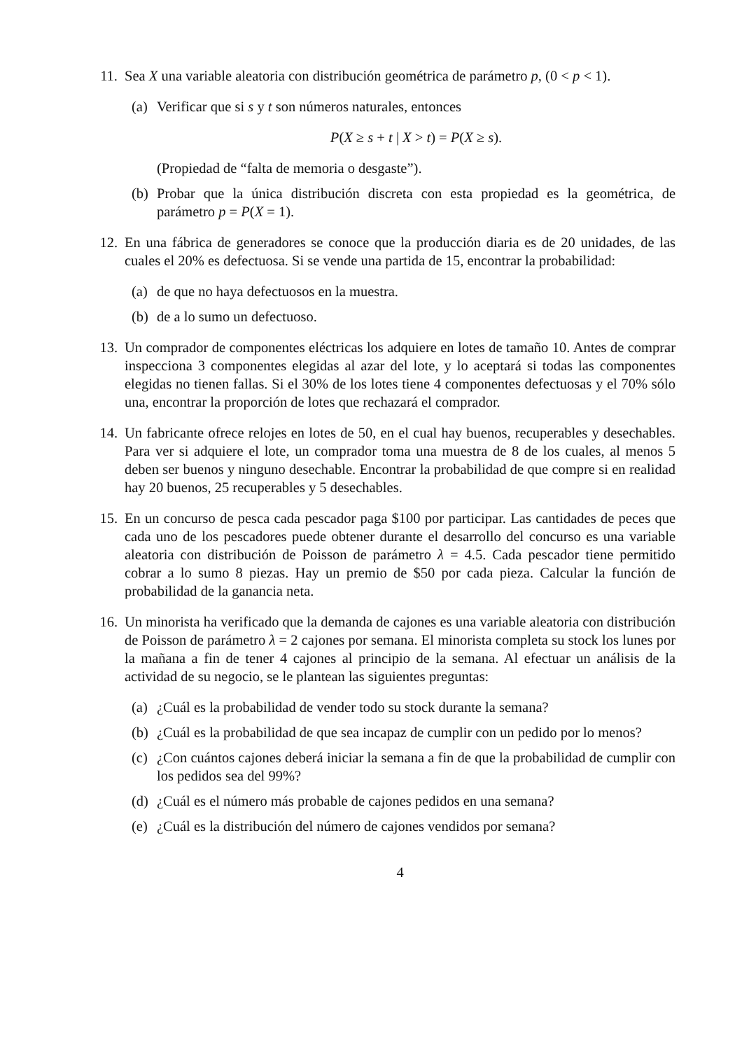11.
Sea X una variable aleatoria con distribución geométrica de parámetro p, (0 < p < 1).
(a)
Verificar que si s y t son números naturales, entonces
P(X ≥ s + t | X > t) = P(X ≥ s).
(Propiedad de “falta de memoria o desgaste”).
(b)
Probar que la única distribución discreta con esta propiedad es la geométrica, de parámetro p = P(X = 1).
12.
En una fábrica de generadores se conoce que la producción diaria es de 20 unidades, de las cuales el 20% es defectuosa. Si se vende una partida de 15, encontrar la probabilidad:
(a)
de que no haya defectuosos en la muestra.
(b)
de a lo sumo un defectuoso.
13.
Un comprador de componentes eléctricas los adquiere en lotes de tamaño 10. Antes de comprar inspecciona 3 componentes elegidas al azar del lote, y lo aceptará si todas las componentes elegidas no tienen fallas. Si el 30% de los lotes tiene 4 componentes defectuosas y el 70% sólo una, encontrar la proporción de lotes que rechazará el comprador.
14.
Un fabricante ofrece relojes en lotes de 50, en el cual hay buenos, recuperables y desechables. Para ver si adquiere el lote, un comprador toma una muestra de 8 de los cuales, al menos 5 deben ser buenos y ninguno desechable. Encontrar la probabilidad de que compre si en realidad hay 20 buenos, 25 recuperables y 5 desechables.
15.
En un concurso de pesca cada pescador paga $100 por participar. Las cantidades de peces que cada uno de los pescadores puede obtener durante el desarrollo del concurso es una variable aleatoria con distribución de Poisson de parámetro λ = 4.5. Cada pescador tiene permitido cobrar a lo sumo 8 piezas. Hay un premio de $50 por cada pieza. Calcular la función de probabilidad de la ganancia neta.
16.
Un minorista ha verificado que la demanda de cajones es una variable aleatoria con distribución de Poisson de parámetro λ = 2 cajones por semana. El minorista completa su stock los lunes por la mañana a fin de tener 4 cajones al principio de la semana. Al efectuar un análisis de la actividad de su negocio, se le plantean las siguientes preguntas:
(a)
¿Cuál es la probabilidad de vender todo su stock durante la semana?
(b)
¿Cuál es la probabilidad de que sea incapaz de cumplir con un pedido por lo menos?
(c)
¿Con cuántos cajones deberá iniciar la semana a fin de que la probabilidad de cumplir con los pedidos sea del 99%?
(d)
¿Cuál es el número más probable de cajones pedidos en una semana?
(e)
¿Cuál es la distribución del número de cajones vendidos por semana?
4